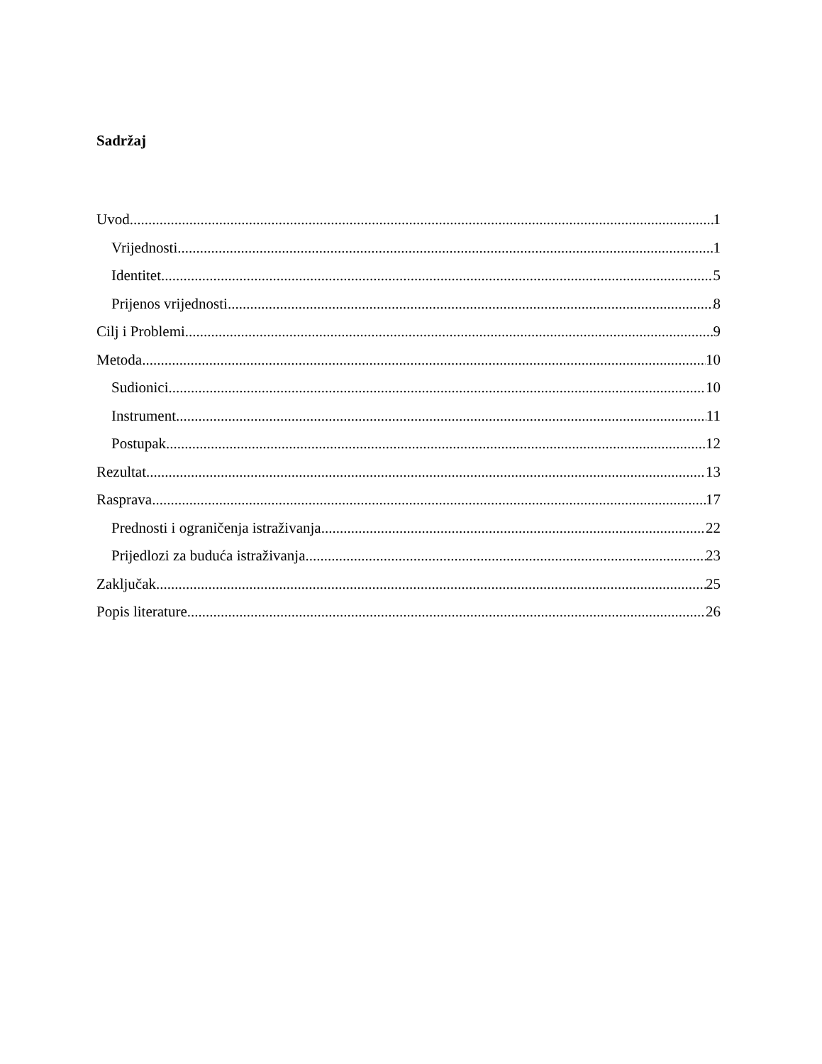Sadržaj
Uvod 1
Vrijednosti 1
Identitet 5
Prijenos vrijednosti 8
Cilj i Problemi 9
Metoda 10
Sudionici 10
Instrument 11
Postupak 12
Rezultat 13
Rasprava 17
Prednosti i ograničenja istraživanja 22
Prijedlozi za buduća istraživanja 23
Zaključak 25
Popis literature 26